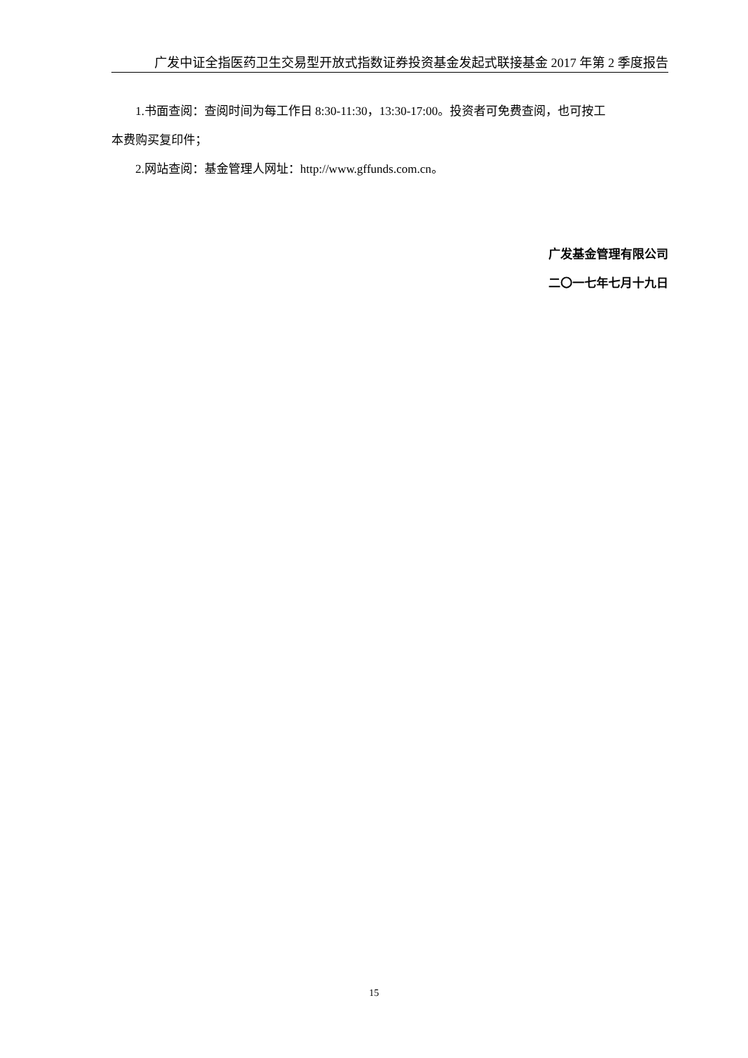广发中证全指医药卫生交易型开放式指数证券投资基金发起式联接基金 2017 年第 2 季度报告
1.书面查阅：查阅时间为每工作日 8:30-11:30，13:30-17:00。投资者可免费查阅，也可按工
本费购买复印件；
2.网站查阅：基金管理人网址：http://www.gffunds.com.cn。
广发基金管理有限公司
二〇一七年七月十九日
15